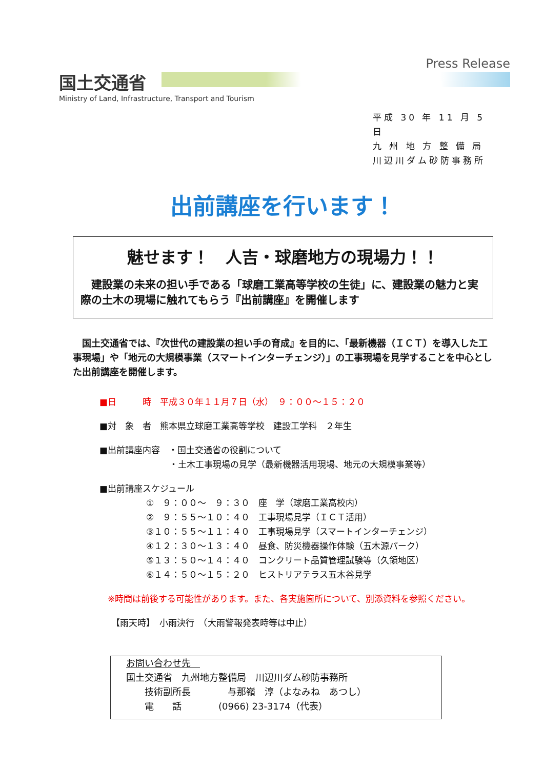Press Release
国土交通省
Ministry of Land, Infrastructure, Transport and Tourism
平成 30 年 11 月 5 日
九 州 地 方 整 備 局
川辺川ダム砂防事務所
出前講座を行います！
魅せます！　人吉・球磨地方の現場力！！
　建設業の未来の担い手である「球磨工業高等学校の生徒」に、建設業の魅力と実際の土木の現場に触れてもらう『出前講座』を開催します
　国土交通省では、『次世代の建設業の担い手の育成』を目的に、「最新機器（ＩＣＴ）を導入した工事現場」や「地元の大規模事業（スマートインターチェンジ）」の工事現場を見学することを中心とした出前講座を開催します。
■日　　　時　平成３０年１１月７日（水）　９：００～１５：２０
■対　象　者　熊本県立球磨工業高等学校　建設工学科　２年生
■出前講座内容　・国土交通省の役割について
　　　　　　　　・土木工事現場の見学（最新機器活用現場、地元の大規模事業等）
■出前講座スケジュール
①　９：００～　９：３０　座　学（球磨工業高校内）
②　９：５５～１０：４０　工事現場見学（ＩＣＴ活用）
③１０：５５～１１：４０　工事現場見学（スマートインターチェンジ）
④１２：３０～１３：４０　昼食、防災機器操作体験（五木源パーク）
⑤１３：５０～１４：４０　コンクリート品質管理試験等（久領地区）
⑥１４：５０～１５：２０　ヒストリアテラス五木谷見学
※時間は前後する可能性があります。また、各実施箇所について、別添資料を参照ください。
【雨天時】　小雨決行　（大雨警報発表時等は中止）
お問い合わせ先　
国土交通省　九州地方整備局　川辺川ダム砂防事務所
　　技術副所長　　　　与那嶺　淳（よなみね　あつし）
　　電　　話　　　　(0966) 23-3174（代表）